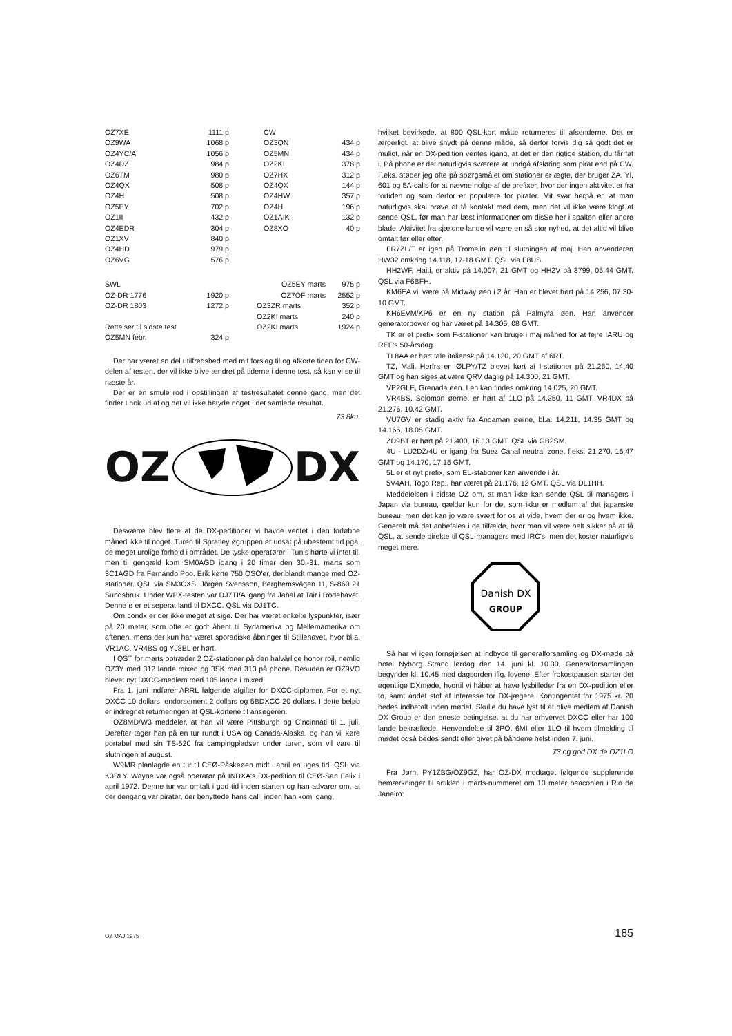| OZ7XE | 1111 p |
| OZ9WA | 1068 p |
| OZ4YC/A | 1056 p |
| OZ4DZ | 984 p |
| OZ6TM | 980 p |
| OZ4QX | 508 p |
| OZ4H | 508 p |
| OZ5EY | 702 p |
| OZ1II | 432 p |
| OZ4EDR | 304 p |
| OZ1XV | 840 p |
| OZ4HD | 979 p |
| OZ6VG | 576 p |
| CW | |
| OZ3QN | 434 p |
| OZ5MN | 434 p |
| OZ2KI | 378 p |
| OZ7HX | 312 p |
| OZ4QX | 144 p |
| OZ4HW | 357 p |
| OZ4H | 196 p |
| OZ1AIK | 132 p |
| OZ8XO | 40 p |
| SWL | |
| OZ-DR 1776 | 1920 p |
| OZ-DR 1803 | 1272 p |
| Rettelser til sidste test | |
| OZ5MN febr. | 324 p |
| OZ5EY marts | 975 p |
| OZ7OF marts | 2552 p |
| OZ3ZR marts | 352 p |
| OZ2KI marts | 240 p |
| OZ2KI marts | 1924 p |
Der har været en del utilfredshed med mit forslag til og af­korte tiden for CW-delen af testen, der vil ikke blive ændret på tiderne i denne test, så kan vi se til næste år.
Der er en smule rod i opstillingen af testresultatet denne gang, men det finder I nok ud af og det vil ikke betyde noget i det samlede resultat.
73 8ku.
OZ DX
Desværre blev flere af de DX-peditioner vi havde ventet i den forløbne måned ikke til noget. Turen til Spratley øgruppen er udsat på ubestemt tid pga. de meget urolige forhold i om­rådet. De tyske operatører i Tunis hørte vi intet til, men til gen­gæld kom SM0AGD igang i 20 timer den 30.-31. marts som 3C1AGD fra Fernando Poo. Erik kørte 750 QSO'er, deriblandt mange med OZ-stationer. QSL via SM3CXS, Jörgen Svensson, Berghemsvägen 11, S-860 21 Sundsbruk. Under WPX-testen var DJ7TI/A igang fra Jabal at Tair i Rodehavet. Denne ø er et seperat land til DXCC. QSL via DJ1TC.
Om condx er der ikke meget at sige. Der har været enkelte lyspunkter, især på 20 meter, som ofte er godt åbent til Syd­amerika og Mellemamerika om aftenen, mens der kun har været sporadiske åbninger til Stillehavet, hvor bl.a. VR1AC, VR4BS og YJ8BL er hørt.
I QST for marts optræder 2 OZ-stationer på den halvårlige honor roil, nemlig OZ3Y med 312 lande mixed og 3SK med 313 på phone. Desuden er OZ9VO blevet nyt DXCC-medlem med 105 lande i mixed.
Fra 1. juni indfører ARRL følgende afgifter for DXCC-diplo­mer. For et nyt DXCC 10 dollars, endorsement 2 dollars og 5BDXCC 20 dollars. I dette beløb er indregnet returneringen af QSL-kortene til ansøgeren.
OZ8MD/W3 meddeler, at han vil være Pittsburgh og Cincin­nati til 1. juli. Derefter tager han på en tur rundt i USA og Canada-Alaska, og han vil køre portabel med sin TS-520 fra campingpladser under turen, som vil vare til slutningen af august.
W9MR planlagde en tur til CEØ-Påskeøen midt i april en uges tid. QSL via K3RLY. Wayne var også operatør på INDXA's DX-pedition til CEØ-San Felix i april 1972. Denne tur var om­talt i god tid inden starten og han advarer om, at der dengang var pirater, der benyttede hans call, inden han kom igang,
hvilket bevirkede, at 800 QSL-kort måtte returneres til afsen­derne. Det er ærgerligt, at blive snydt på denne måde, så derfor forvis dig så godt det er muligt, når en DX-pedition ventes igang, at det er den rigtige station, du får fat i. På phone er det naturligvis sværere at undgå afsløring som pirat end på CW. F.eks. støder jeg ofte på spørgsmålet om statio­ner er ægte, der bruger ZA, Yl, 601 og 5A-calls for at nævne nolge af de prefixer, hvor der ingen aktivitet er fra fortiden og som derfor er populære for pirater. Mit svar herpå er, at man naturligvis skal prøve at få kontakt med dem, men det vil ikke være klogt at sende QSL, før man har læst informationer om disSe her i spalten eller andre blade. Aktivitet fra sjældne lande vil være en så stor nyhed, at det altid vil blive omtalt før eller efter.
FR7ZL/T er igen på Tromelin øen til slutningen af maj. Han anvenderen HW32 omkring 14.118, 17-18 GMT. QSL via F8US.
HH2WF, Haiti, er aktiv på 14.007, 21 GMT og HH2V på 3799, 05.44 GMT. QSL via F6BFH.
KM6EA vil være på Midway øen i 2 år. Han er blevet hørt på 14.256, 07.30-10 GMT.
KH6EVM/KP6 er en ny station på Palmyra øen. Han anven­der generatorpower og har været på 14.305, 08 GMT.
TK er et prefix som F-stationer kan bruge i maj måned for at fejre IARU og REF's 50-årsdag.
TL8AA er hørt tale italiensk på 14.120, 20 GMT af 6RT.
TZ, Mali. Herfra er IØLPY/TZ blevet kørt af I-stationer på 21.260, 14.40 GMT og han siges at være QRV daglig på 14.300, 21 GMT.
VP2GLE, Grenada øen. Len kan findes omkring 14.025, 20 GMT.
VR4BS, Solomon øerne, er hørt af 1LO på 14.250, 11 GMT, VR4DX på 21.276, 10.42 GMT.
VU7GV er stadig aktiv fra Andaman øerne, bl.a. 14.211, 14.35 GMT og 14.165, 18.05 GMT.
ZD9BT er hørt på 21.400, 16.13 GMT. QSL via GB2SM.
4U - LU2DZ/4U er igang fra Suez Canal neutral zone, f.eks. 21.270, 15.47 GMT og 14.170, 17.15 GMT.
5L er et nyt prefix, som EL-stationer kan anvende i år.
5V4AH, Togo Rep., har været på 21.176, 12 GMT. QSL via DL1HH.
Meddelelsen i sidste OZ om, at man ikke kan sende QSL til managers i Japan via bureau, gælder kun for de, som ikke er medlem af det japanske bureau, men det kan jo være svært for os at vide, hvem der er og hvem ikke. Generelt må det anbefales i de tilfælde, hvor man vil være helt sikker på at få QSL, at sende direkte til QSL-managers med IRC's, men det koster naturligvis meget mere.
Danish DX
GROUP
Så har vi igen fornøjelsen at indbyde til generalforsamling og DX-møde på hotel Nyborg Strand lørdag den 14. juni kl. 10.30. Generalforsamlingen begynder kl. 10.45 med dagsorden iflg. lovene. Efter frokostpausen starter det egentlige DX­møde, hvortil vi håber at have lysbilleder fra en DX-pedition eller to, samt andet stof af interesse for DX-jægere. Kontingen­tet for 1975 kr. 20 bedes indbetalt inden mødet. Skulle du have lyst til at blive medlem af Danish DX Group er den eneste betingelse, at du har erhvervet DXCC eller har 100 lande be­kræftede. Henvendelse til 3PO, 6MI eller 1LO til hvem tilmel­ding til mødet også bedes sendt eller givet på båndene helst inden 7. juni.
73 og god DX de OZ1LO
Fra Jørn, PY1ZBG/OZ9GZ, har OZ-DX modtaget følgende supplerende bemærkninger til artiklen i marts-nummeret om 10 meter beacon'en i Rio de Janeiro:
OZ MAJ 1975 185